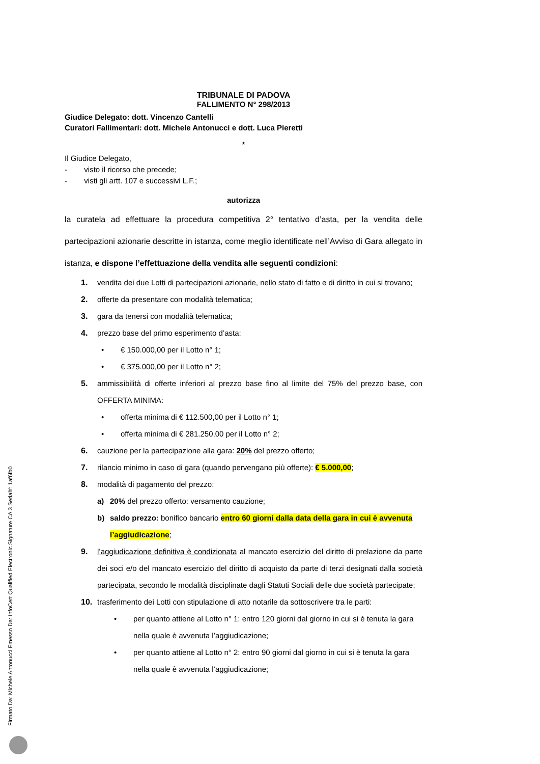TRIBUNALE DI PADOVA
FALLIMENTO N° 298/2013
Giudice Delegato: dott. Vincenzo Cantelli
Curatori Fallimentari: dott. Michele Antonucci e dott. Luca Pieretti
*
Il Giudice Delegato,
- visto il ricorso che precede;
- visti gli artt. 107 e successivi L.F.;
autorizza
la curatela ad effettuare la procedura competitiva 2° tentativo d’asta, per la vendita delle partecipazioni azionarie descritte in istanza, come meglio identificate nell’Avviso di Gara allegato in istanza, e dispone l’effettuazione della vendita alle seguenti condizioni:
1. vendita dei due Lotti di partecipazioni azionarie, nello stato di fatto e di diritto in cui si trovano;
2. offerte da presentare con modalità telematica;
3. gara da tenersi con modalità telematica;
4. prezzo base del primo esperimento d’asta:
• € 150.000,00 per il Lotto n° 1;
• € 375.000,00 per il Lotto n° 2;
5. ammissibilità di offerte inferiori al prezzo base fino al limite del 75% del prezzo base, con OFFERTA MINIMA:
• offerta minima di € 112.500,00 per il Lotto n° 1;
• offerta minima di € 281.250,00 per il Lotto n° 2;
6. cauzione per la partecipazione alla gara: 20% del prezzo offerto;
7. rilancio minimo in caso di gara (quando pervengano più offerte): € 5.000,00;
8. modalità di pagamento del prezzo:
a) 20% del prezzo offerto: versamento cauzione;
b) saldo prezzo: bonifico bancario entro 60 giorni dalla data della gara in cui è avvenuta l’aggiudicazione;
9. l’aggiudicazione definitiva è condizionata al mancato esercizio del diritto di prelazione da parte dei soci e/o del mancato esercizio del diritto di acquisto da parte di terzi designati dalla società partecipata, secondo le modalità disciplinate dagli Statuti Sociali delle due società partecipate;
10. trasferimento dei Lotti con stipulazione di atto notarile da sottoscrivere tra le parti:
• per quanto attiene al Lotto n° 1: entro 120 giorni dal giorno in cui si è tenuta la gara nella quale è avvenuta l’aggiudicazione;
• per quanto attiene al Lotto n° 2: entro 90 giorni dal giorno in cui si è tenuta la gara nella quale è avvenuta l’aggiudicazione;
Firmato Da: Michele Antonucci Emesso Da: InfoCert Qualified Electronic Signature CA 3 Serial#: 1af6fb0